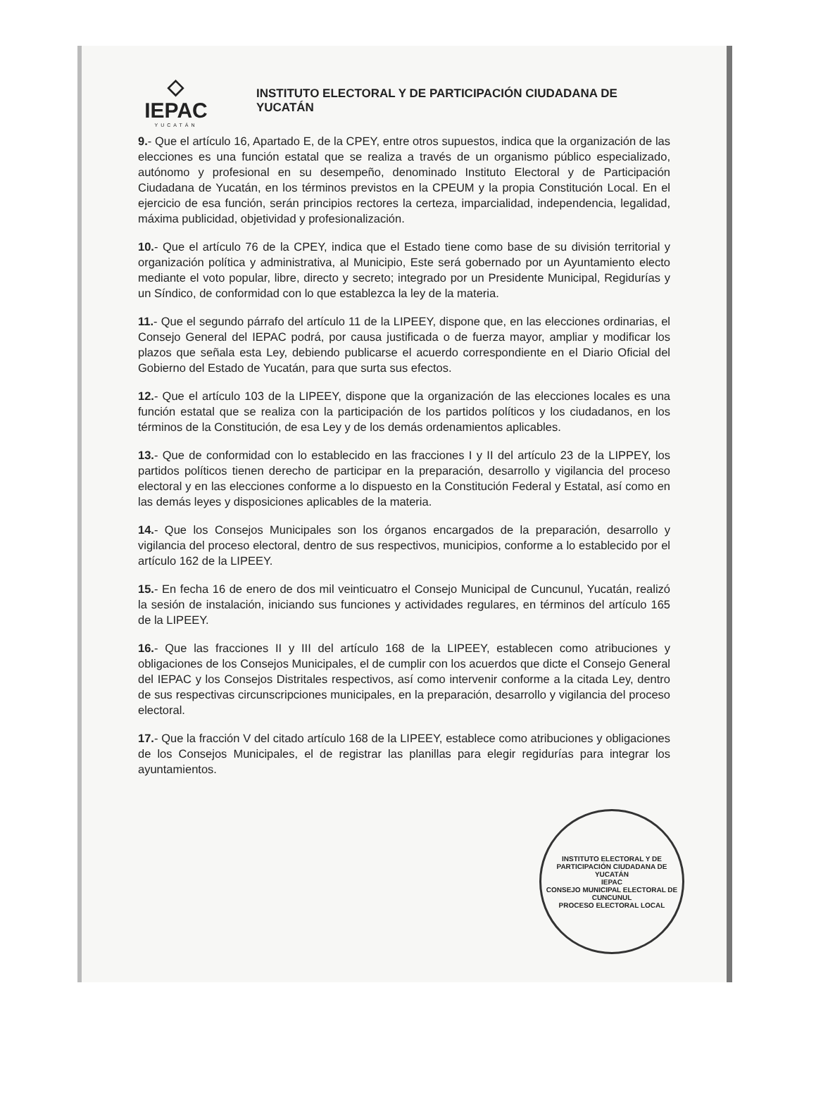◇
IEPAC
YUCATÁN
INSTITUTO ELECTORAL Y DE PARTICIPACIÓN CIUDADANA DE YUCATÁN
9.- Que el artículo 16, Apartado E, de la CPEY, entre otros supuestos, indica que la organización de las elecciones es una función estatal que se realiza a través de un organismo público especializado, autónomo y profesional en su desempeño, denominado Instituto Electoral y de Participación Ciudadana de Yucatán, en los términos previstos en la CPEUM y la propia Constitución Local. En el ejercicio de esa función, serán principios rectores la certeza, imparcialidad, independencia, legalidad, máxima publicidad, objetividad y profesionalización.
10.- Que el artículo 76 de la CPEY, indica que el Estado tiene como base de su división territorial y organización política y administrativa, al Municipio, Este será gobernado por un Ayuntamiento electo mediante el voto popular, libre, directo y secreto; integrado por un Presidente Municipal, Regidurías y un Síndico, de conformidad con lo que establezca la ley de la materia.
11.- Que el segundo párrafo del artículo 11 de la LIPEEY, dispone que, en las elecciones ordinarias, el Consejo General del IEPAC podrá, por causa justificada o de fuerza mayor, ampliar y modificar los plazos que señala esta Ley, debiendo publicarse el acuerdo correspondiente en el Diario Oficial del Gobierno del Estado de Yucatán, para que surta sus efectos.
12.- Que el artículo 103 de la LIPEEY, dispone que la organización de las elecciones locales es una función estatal que se realiza con la participación de los partidos políticos y los ciudadanos, en los términos de la Constitución, de esa Ley y de los demás ordenamientos aplicables.
13.- Que de conformidad con lo establecido en las fracciones I y II del artículo 23 de la LIPPEY, los partidos políticos tienen derecho de participar en la preparación, desarrollo y vigilancia del proceso electoral y en las elecciones conforme a lo dispuesto en la Constitución Federal y Estatal, así como en las demás leyes y disposiciones aplicables de la materia.
14.- Que los Consejos Municipales son los órganos encargados de la preparación, desarrollo y vigilancia del proceso electoral, dentro de sus respectivos, municipios, conforme a lo establecido por el artículo 162 de la LIPEEY.
15.- En fecha 16 de enero de dos mil veinticuatro el Consejo Municipal de Cuncunul, Yucatán, realizó la sesión de instalación, iniciando sus funciones y actividades regulares, en términos del artículo 165 de la LIPEEY.
16.- Que las fracciones II y III del artículo 168 de la LIPEEY, establecen como atribuciones y obligaciones de los Consejos Municipales, el de cumplir con los acuerdos que dicte el Consejo General del IEPAC y los Consejos Distritales respectivos, así como intervenir conforme a la citada Ley, dentro de sus respectivas circunscripciones municipales, en la preparación, desarrollo y vigilancia del proceso electoral.
17.- Que la fracción V del citado artículo 168 de la LIPEEY, establece como atribuciones y obligaciones de los Consejos Municipales, el de registrar las planillas para elegir regidurías para integrar los ayuntamientos.
INSTITUTO ELECTORAL Y DE PARTICIPACIÓN CIUDADANA DE YUCATÁN
IEPAC
CONSEJO MUNICIPAL ELECTORAL DE CUNCUNUL
PROCESO ELECTORAL LOCAL